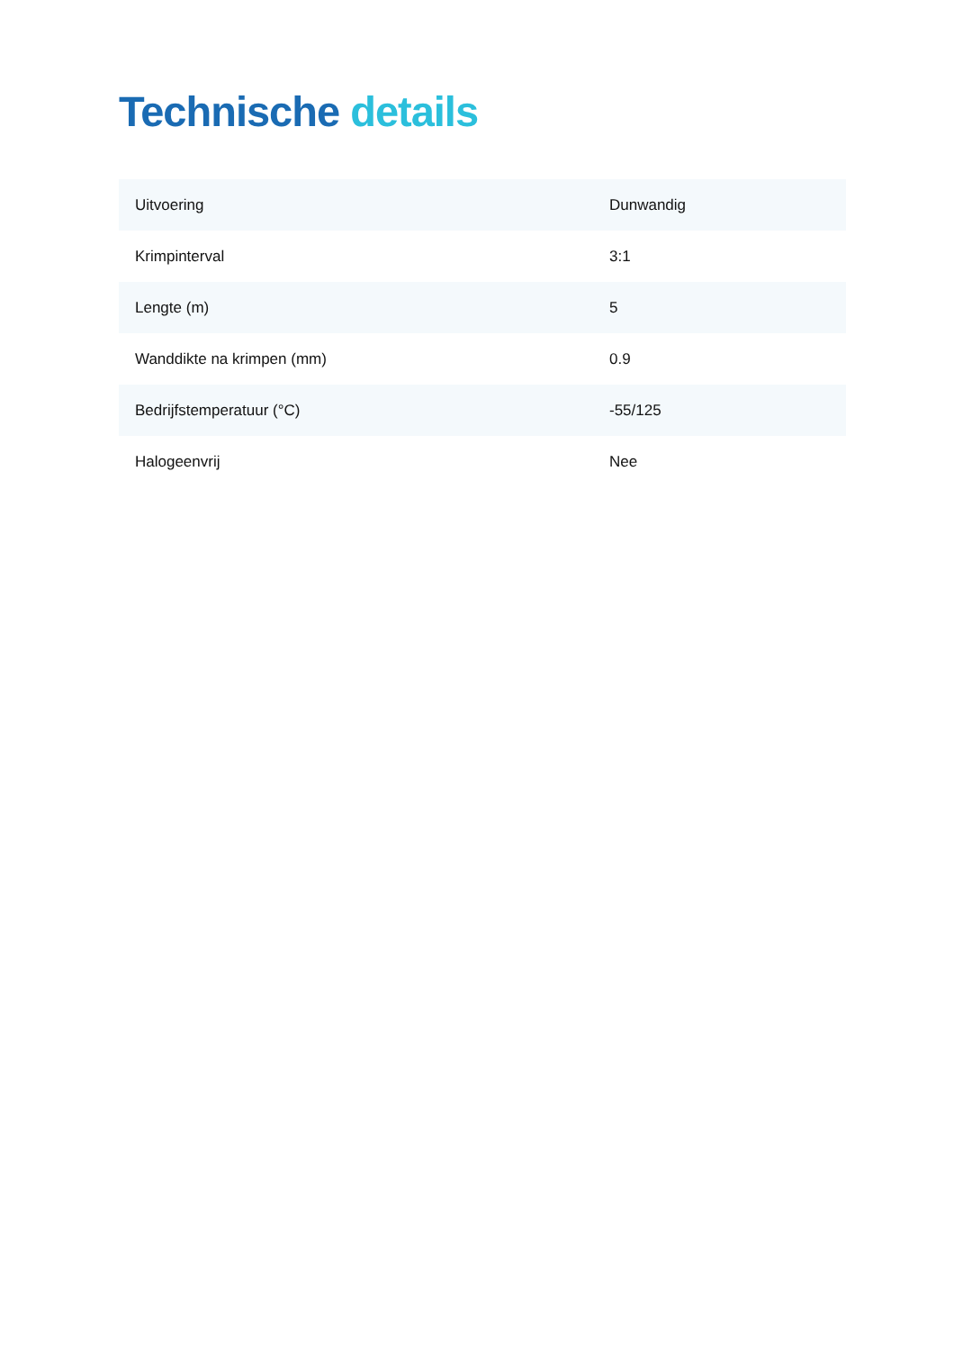Technische details
| Uitvoering | Dunwandig |
| Krimpinterval | 3:1 |
| Lengte (m) | 5 |
| Wanddikte na krimpen (mm) | 0.9 |
| Bedrijfstemperatuur (°C) | -55/125 |
| Halogeenvrij | Nee |